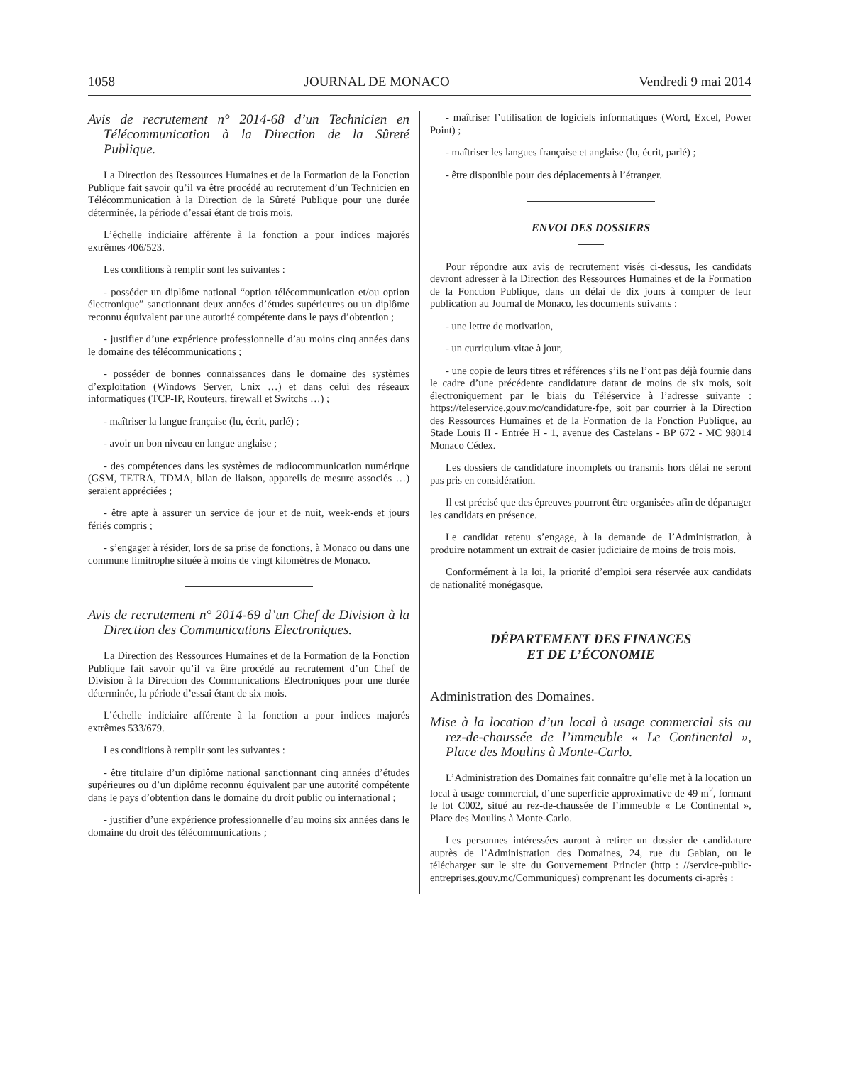1058 JOURNAL DE MONACO Vendredi 9 mai 2014
Avis de recrutement n° 2014-68 d’un Technicien en Télécommunication à la Direction de la Sûreté Publique.
La Direction des Ressources Humaines et de la Formation de la Fonction Publique fait savoir qu’il va être procédé au recrutement d’un Technicien en Télécommunication à la Direction de la Sûreté Publique pour une durée déterminée, la période d’essai étant de trois mois.
L’échelle indiciaire afférente à la fonction a pour indices majorés extrêmes 406/523.
Les conditions à remplir sont les suivantes :
- posséder un diplôme national “option télécommunication et/ou option électronique” sanctionnant deux années d’études supérieures ou un diplôme reconnu équivalent par une autorité compétente dans le pays d’obtention ;
- justifier d’une expérience professionnelle d’au moins cinq années dans le domaine des télécommunications ;
- posséder de bonnes connaissances dans le domaine des systèmes d’exploitation (Windows Server, Unix …) et dans celui des réseaux informatiques (TCP-IP, Routeurs, firewall et Switchs …) ;
- maîtriser la langue française (lu, écrit, parlé) ;
- avoir un bon niveau en langue anglaise ;
- des compétences dans les systèmes de radiocommunication numérique (GSM, TETRA, TDMA, bilan de liaison, appareils de mesure associés …) seraient appréciées ;
- être apte à assurer un service de jour et de nuit, week-ends et jours fériés compris ;
- s’engager à résider, lors de sa prise de fonctions, à Monaco ou dans une commune limitrophe située à moins de vingt kilomètres de Monaco.
Avis de recrutement n° 2014-69 d’un Chef de Division à la Direction des Communications Electroniques.
La Direction des Ressources Humaines et de la Formation de la Fonction Publique fait savoir qu’il va être procédé au recrutement d’un Chef de Division à la Direction des Communications Electroniques pour une durée déterminée, la période d’essai étant de six mois.
L’échelle indiciaire afférente à la fonction a pour indices majorés extrêmes 533/679.
Les conditions à remplir sont les suivantes :
- être titulaire d’un diplôme national sanctionnant cinq années d’études supérieures ou d’un diplôme reconnu équivalent par une autorité compétente dans le pays d’obtention dans le domaine du droit public ou international ;
- justifier d’une expérience professionnelle d’au moins six années dans le domaine du droit des télécommunications ;
- maîtriser l’utilisation de logiciels informatiques (Word, Excel, Power Point) ;
- maîtriser les langues française et anglaise (lu, écrit, parlé) ;
- être disponible pour des déplacements à l’étranger.
ENVOI DES DOSSIERS
Pour répondre aux avis de recrutement visés ci-dessus, les candidats devront adresser à la Direction des Ressources Humaines et de la Formation de la Fonction Publique, dans un délai de dix jours à compter de leur publication au Journal de Monaco, les documents suivants :
- une lettre de motivation,
- un curriculum-vitae à jour,
- une copie de leurs titres et références s’ils ne l’ont pas déjà fournie dans le cadre d’une précédente candidature datant de moins de six mois, soit électroniquement par le biais du Téléservice à l’adresse suivante : https://teleservice.gouv.mc/candidature-fpe, soit par courrier à la Direction des Ressources Humaines et de la Formation de la Fonction Publique, au Stade Louis II - Entrée H - 1, avenue des Castelans - BP 672 - MC 98014 Monaco Cédex.
Les dossiers de candidature incomplets ou transmis hors délai ne seront pas pris en considération.
Il est précisé que des épreuves pourront être organisées afin de départager les candidats en présence.
Le candidat retenu s’engage, à la demande de l’Administration, à produire notamment un extrait de casier judiciaire de moins de trois mois.
Conformément à la loi, la priorité d’emploi sera réservée aux candidats de nationalité monégasque.
DÉPARTEMENT DES FINANCES
ET DE L’ÉCONOMIE
Administration des Domaines.
Mise à la location d’un local à usage commercial sis au rez-de-chaussée de l’immeuble « Le Continental », Place des Moulins à Monte-Carlo.
L’Administration des Domaines fait connaître qu’elle met à la location un local à usage commercial, d’une superficie approximative de 49 m<sup>2</sup>, formant le lot C002, situé au rez-de-chaussée de l’immeuble « Le Continental », Place des Moulins à Monte-Carlo.
Les personnes intéressées auront à retirer un dossier de candidature auprès de l’Administration des Domaines, 24, rue du Gabian, ou le télécharger sur le site du Gouvernement Princier (http : //service-public-entreprises.gouv.mc/Communiques) comprenant les documents ci-après :